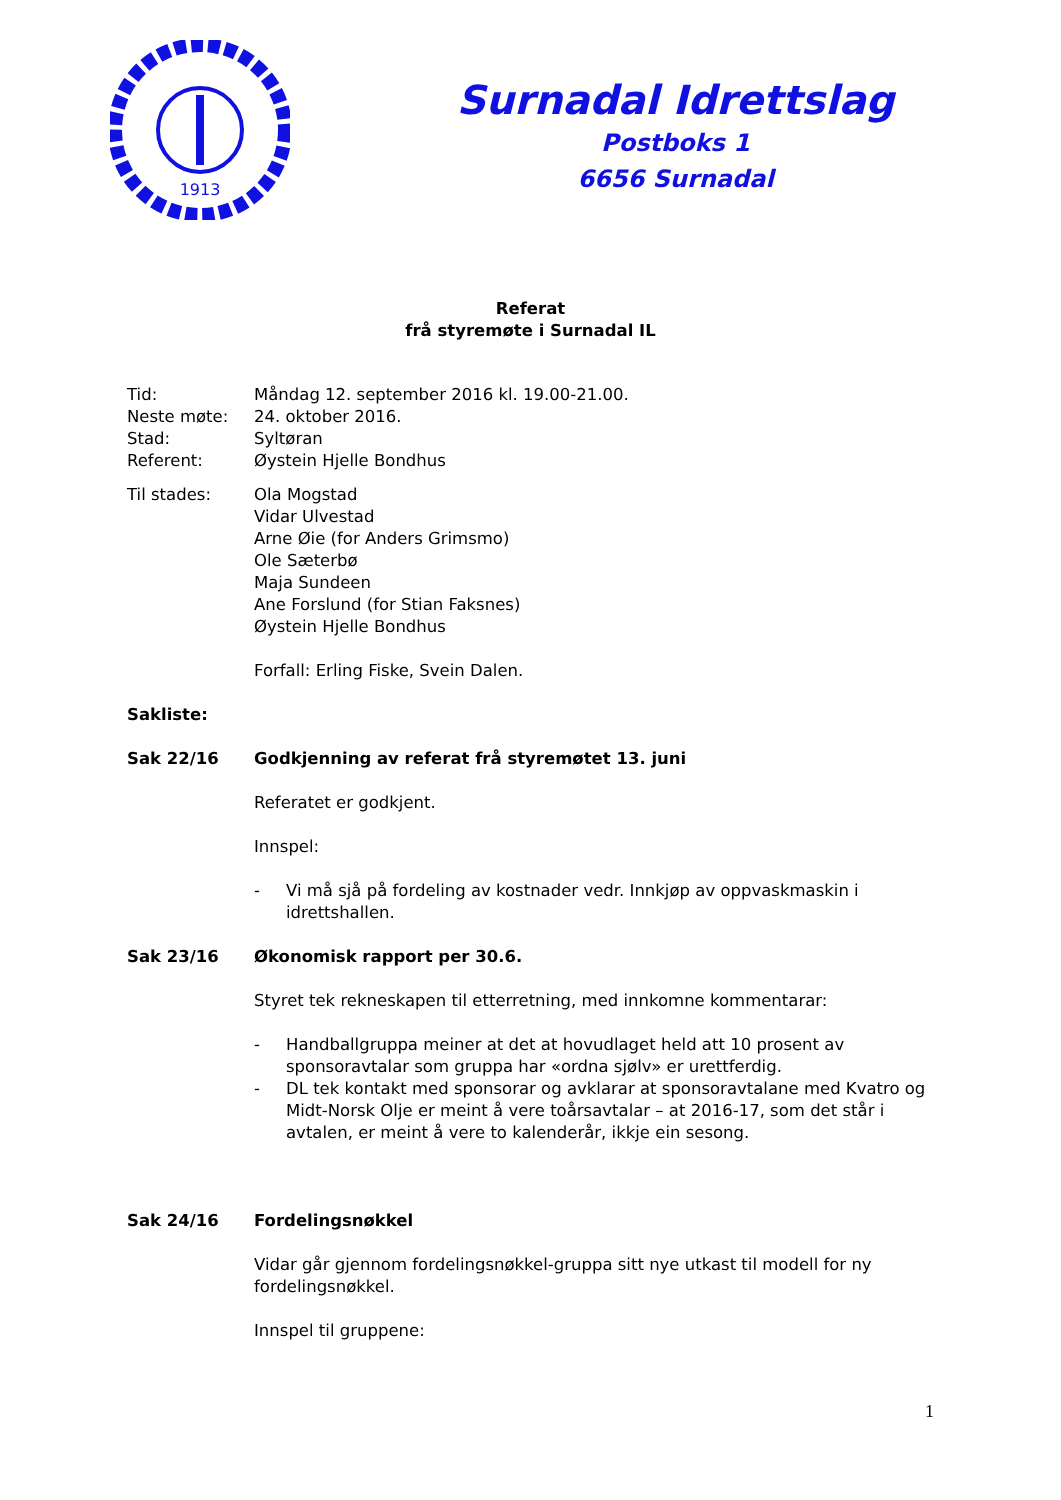1913
Surnadal Idrettslag
Postboks 1
6656 Surnadal
Referat
frå styremøte i Surnadal IL
Tid: Måndag 12. september 2016 kl. 19.00-21.00.
Neste møte: 24. oktober 2016.
Stad: Syltøran
Referent: Øystein Hjelle Bondhus
Til stades: Ola Mogstad
Vidar Ulvestad
Arne Øie (for Anders Grimsmo)
Ole Sæterbø
Maja Sundeen
Ane Forslund (for Stian Faksnes)
Øystein Hjelle Bondhus
Forfall: Erling Fiske, Svein Dalen.
Sakliste:
Sak 22/16 Godkjenning av referat frå styremøtet 13. juni
Referatet er godkjent.
Innspel:
- Vi må sjå på fordeling av kostnader vedr. Innkjøp av oppvaskmaskin i idrettshallen.
Sak 23/16 Økonomisk rapport per 30.6.
Styret tek rekneskapen til etterretning, med innkomne kommentarar:
- Handballgruppa meiner at det at hovudlaget held att 10 prosent av sponsoravtalar som gruppa har «ordna sjølv» er urettferdig.
- DL tek kontakt med sponsorar og avklarar at sponsoravtalane med Kvatro og Midt-Norsk Olje er meint å vere toårsavtalar – at 2016-17, som det står i avtalen, er meint å vere to kalenderår, ikkje ein sesong.
Sak 24/16 Fordelingsnøkkel
Vidar går gjennom fordelingsnøkkel-gruppa sitt nye utkast til modell for ny fordelingsnøkkel.
Innspel til gruppene:
1